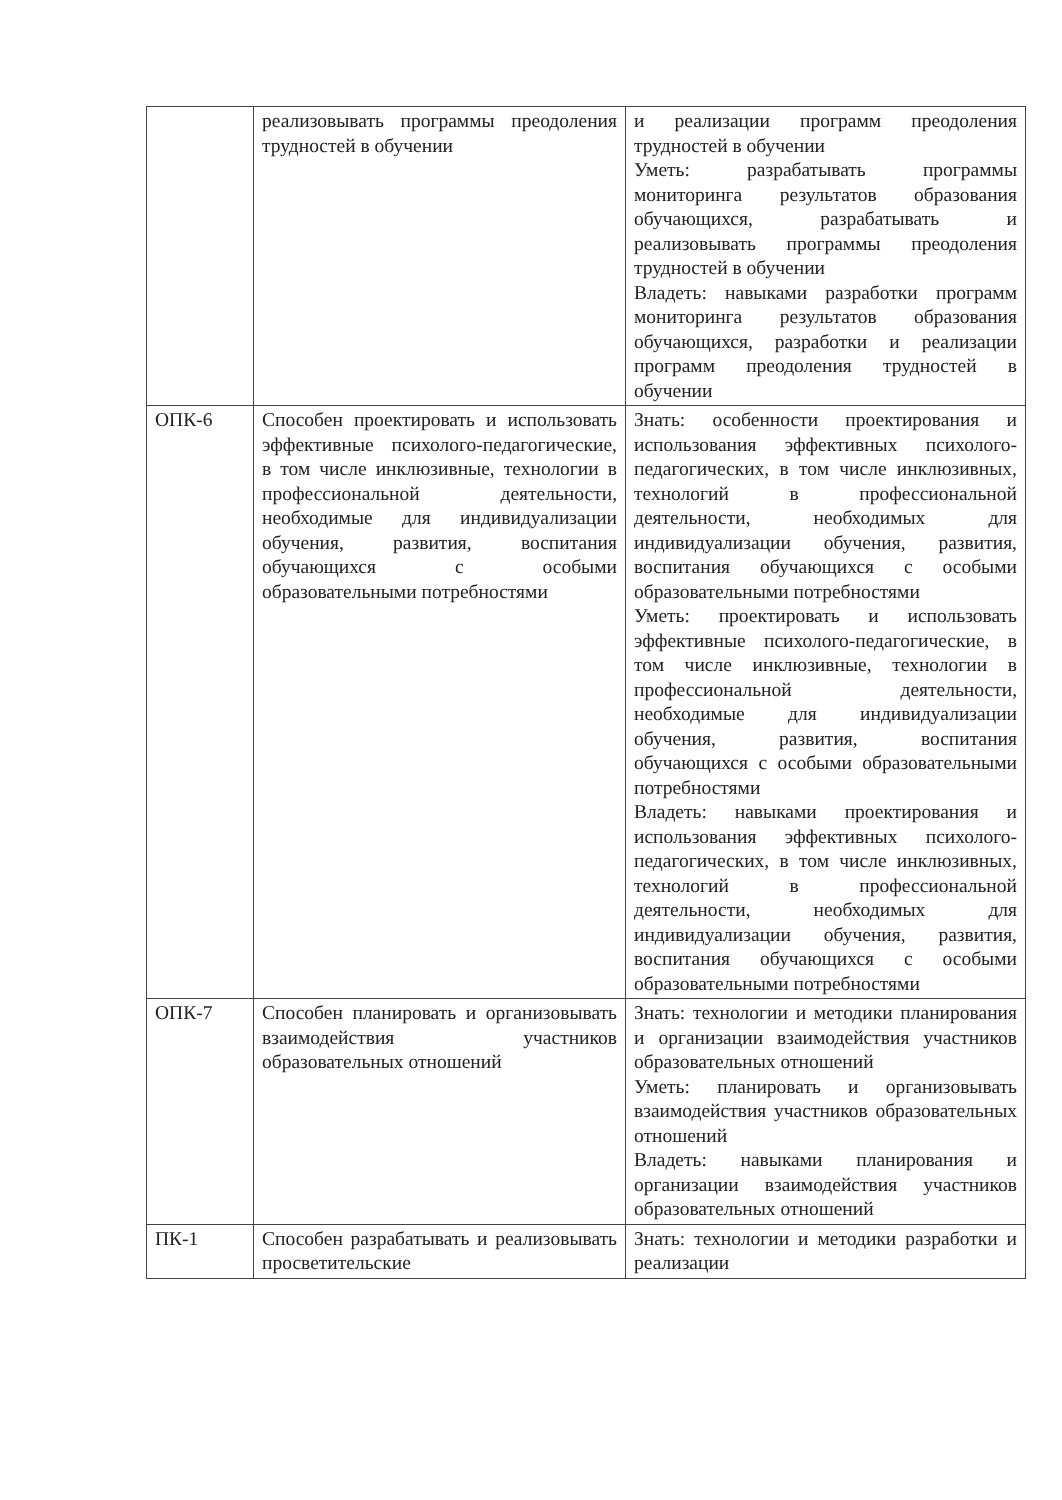| | реализовывать программы преодоления трудностей в обучении | и реализации программ преодоления трудностей в обучении Уметь: разрабатывать программы мониторинга результатов образования обучающихся, разрабатывать и реализовывать программы преодоления трудностей в обучении Владеть: навыками разработки программ мониторинга результатов образования обучающихся, разработки и реализации программ преодоления трудностей в обучении |
| ОПК-6 | Способен проектировать и использовать эффективные психолого-педагогические, в том числе инклюзивные, технологии в профессиональной деятельности, необходимые для индивидуализации обучения, развития, воспитания обучающихся с особыми образовательными потребностями | Знать: особенности проектирования и использования эффективных психолого-педагогических, в том числе инклюзивных, технологий в профессиональной деятельности, необходимых для индивидуализации обучения, развития, воспитания обучающихся с особыми образовательными потребностями Уметь: проектировать и использовать эффективные психолого-педагогические, в том числе инклюзивные, технологии в профессиональной деятельности, необходимые для индивидуализации обучения, развития, воспитания обучающихся с особыми образовательными потребностями Владеть: навыками проектирования и использования эффективных психолого-педагогических, в том числе инклюзивных, технологий в профессиональной деятельности, необходимых для индивидуализации обучения, развития, воспитания обучающихся с особыми образовательными потребностями |
| ОПК-7 | Способен планировать и организовывать взаимодействия участников образовательных отношений | Знать: технологии и методики планирования и организации взаимодействия участников образовательных отношений Уметь: планировать и организовывать взаимодействия участников образовательных отношений Владеть: навыками планирования и организации взаимодействия участников образовательных отношений |
| ПК-1 | Способен разрабатывать и реализовывать просветительские | Знать: технологии и методики разработки и реализации |